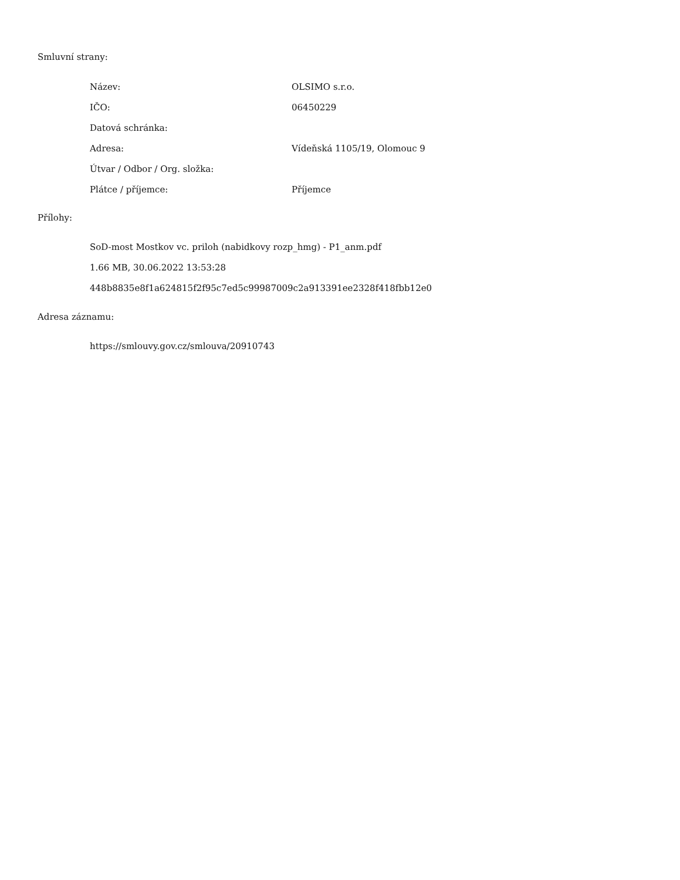Smluvní strany:
| Název: | OLSIMO s.r.o. |
| IČO: | 06450229 |
| Datová schránka: | |
| Adresa: | Vídeňská 1105/19, Olomouc 9 |
| Útvar / Odbor / Org. složka: | |
| Plátce / příjemce: | Příjemce |
Přílohy:
SoD-most Mostkov vc. priloh (nabidkovy rozp_hmg) - P1_anm.pdf
1.66 MB, 30.06.2022 13:53:28
448b8835e8f1a624815f2f95c7ed5c99987009c2a913391ee2328f418fbb12e0
Adresa záznamu:
https://smlouvy.gov.cz/smlouva/20910743